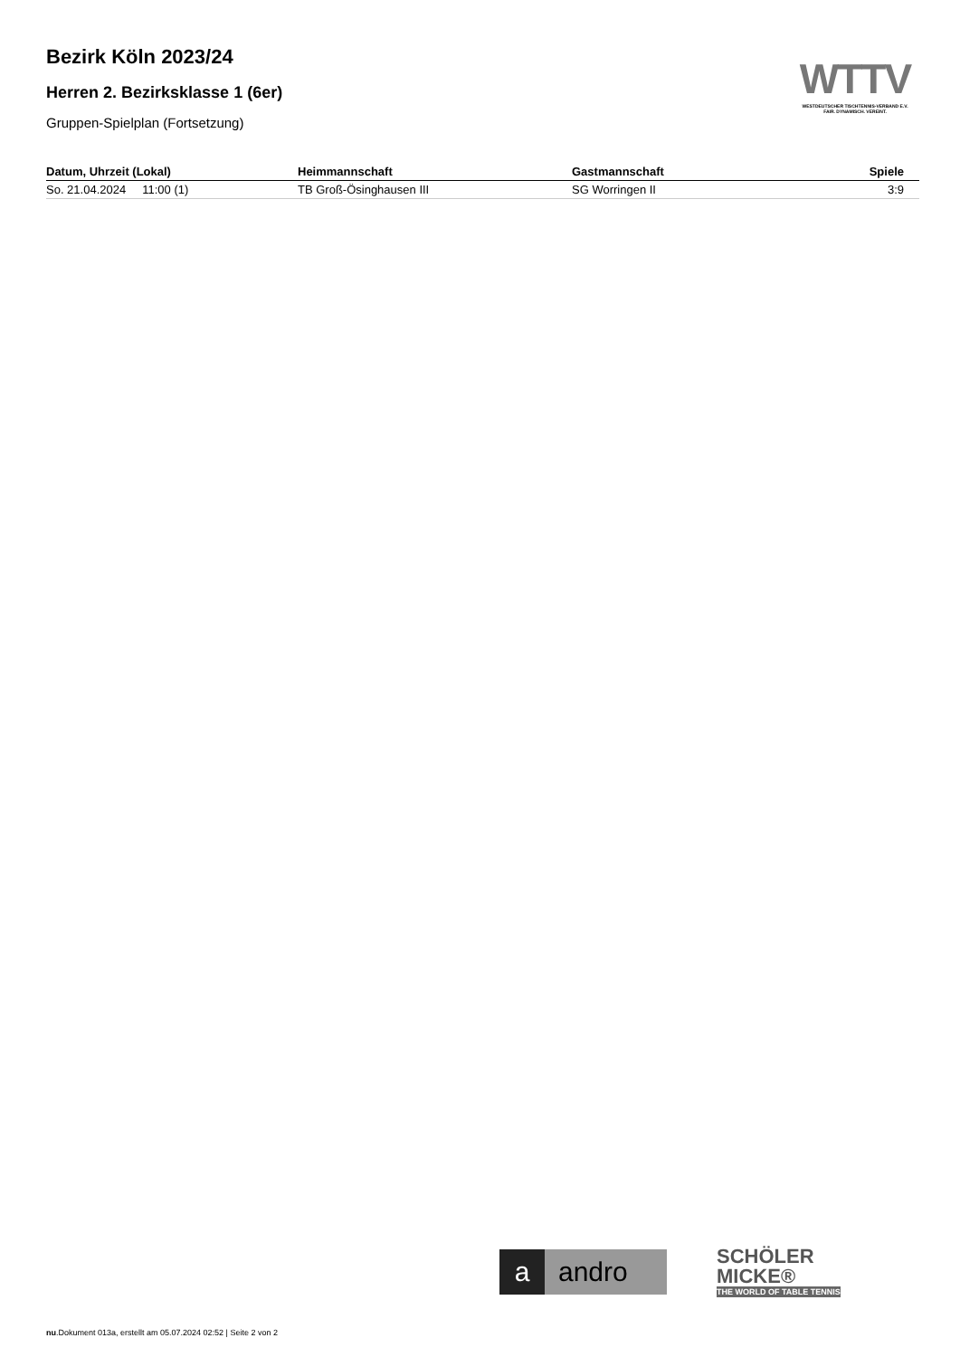Bezirk Köln 2023/24
Herren 2. Bezirksklasse 1 (6er)
Gruppen-Spielplan (Fortsetzung)
WTTV
WESTDEUTSCHER TISCHTENNIS-VERBAND E.V.
FAIR. DYNAMISCH. VEREINT.
| Datum, Uhrzeit (Lokal) | Heimmannschaft | Gastmannschaft | Spiele |
| --- | --- | --- | --- |
| So. 21.04.2024 11:00 (1) | TB Groß-Ösinghausen III | SG Worringen II | 3:9 |
a andro
SCHÖLER
MICKE®
THE WORLD OF TABLE TENNIS
nu.Dokument 013a, erstellt am 05.07.2024 02:52 | Seite 2 von 2